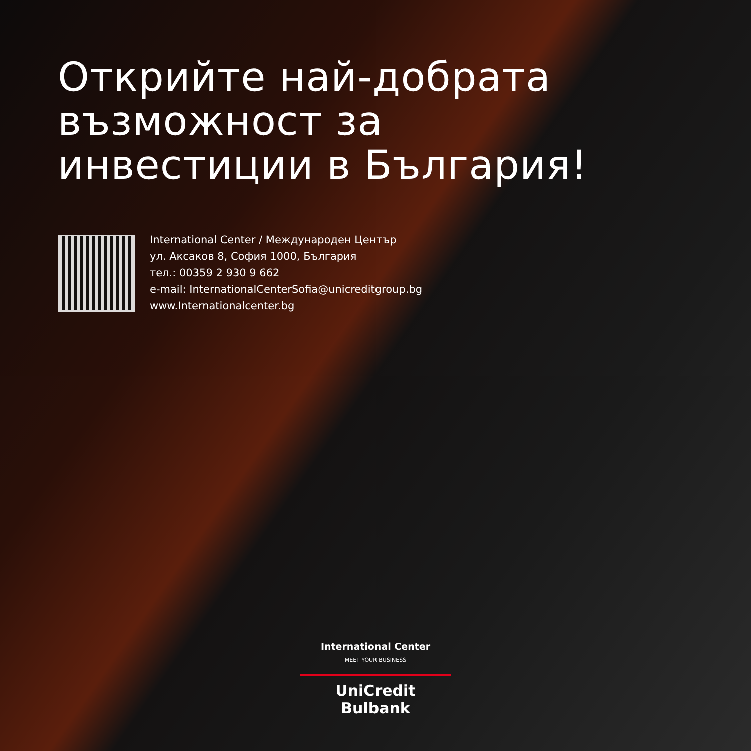Открийте най-добрата
възможност за
инвестиции в България!
International Center / Международен Център
ул. Аксаков 8, София 1000, България
тел.: 00359 2 930 9 662
e-mail: InternationalCenterSofia@unicreditgroup.bg
www.Internationalcenter.bg
International Center
MEET YOUR BUSINESS
UniCredit Bulbank